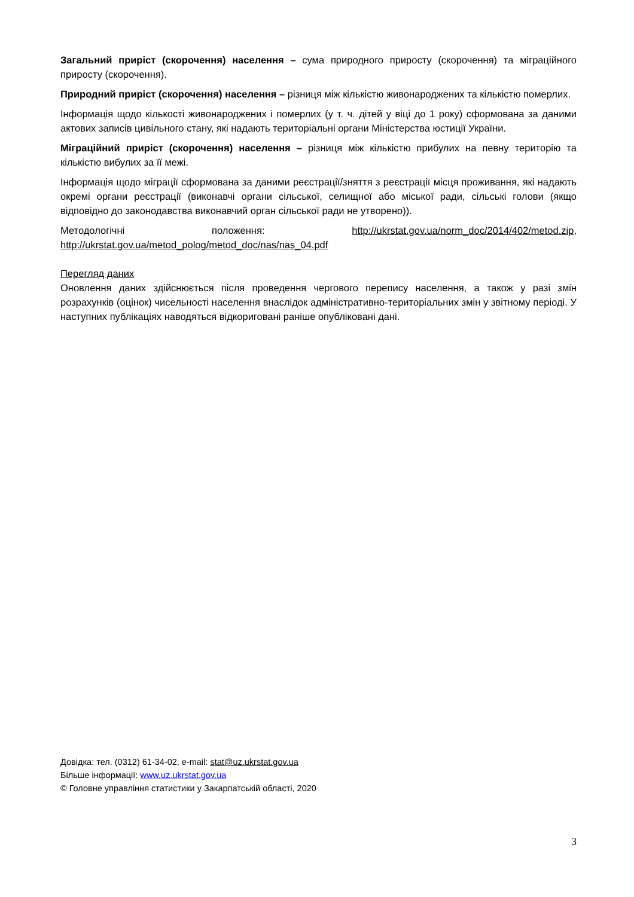Загальний приріст (скорочення) населення – сума природного приросту (скорочення) та міграційного приросту (скорочення).
Природний приріст (скорочення) населення – різниця між кількістю живонароджених та кількістю померлих.
Інформація щодо кількості живонароджених і померлих (у т. ч. дітей у віці до 1 року) сформована за даними актових записів цивільного стану, які надають територіальні органи Міністерства юстиції України.
Міграційний приріст (скорочення) населення – різниця між кількістю прибулих на певну територію та кількістю вибулих за її межі.
Інформація щодо міграції сформована за даними реєстрації/зняття з реєстрації місця проживання, які надають окремі органи реєстрації (виконавчі органи сільської, селищної або міської ради, сільські голови (якщо відповідно до законодавства виконавчий орган сільської ради не утворено)).
Методологічні положення: http://ukrstat.gov.ua/norm_doc/2014/402/metod.zip, http://ukrstat.gov.ua/metod_polog/metod_doc/nas/nas_04.pdf
Перегляд даних
Оновлення даних здійснюється після проведення чергового перепису населення, а також у разі змін розрахунків (оцінок) чисельності населення внаслідок адміністративно-територіальних змін у звітному періоді. У наступних публікаціях наводяться відкориговані раніше опубліковані дані.
Довідка: тел. (0312) 61-34-02, e-mail: stat@uz.ukrstat.gov.ua
Більше інформації: www.uz.ukrstat.gov.ua
© Головне управління статистики у Закарпатській області, 2020
3